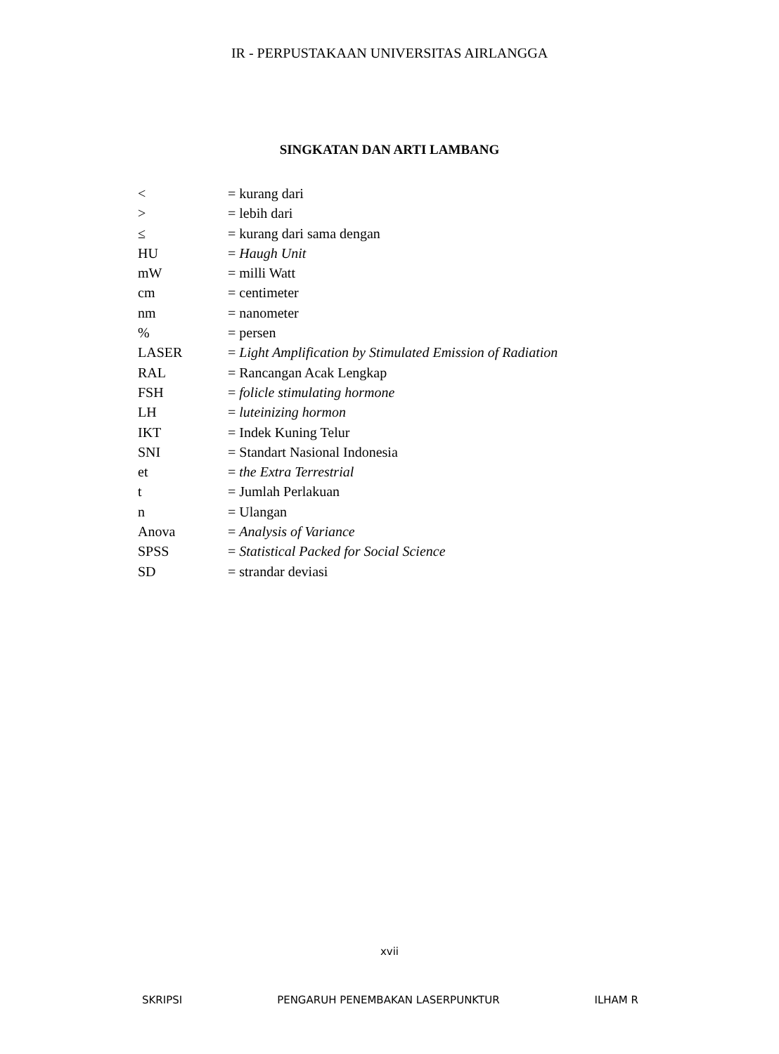IR - PERPUSTAKAAN UNIVERSITAS AIRLANGGA
SINGKATAN DAN ARTI LAMBANG
| < | = kurang dari |
| > | = lebih dari |
| ≤ | = kurang dari sama dengan |
| HU | = Haugh Unit |
| mW | = milli Watt |
| cm | = centimeter |
| nm | = nanometer |
| % | = persen |
| LASER | = Light Amplification by Stimulated Emission of Radiation |
| RAL | = Rancangan Acak Lengkap |
| FSH | = folicle stimulating hormone |
| LH | = luteinizing hormon |
| IKT | = Indek Kuning Telur |
| SNI | = Standart Nasional Indonesia |
| et | = the Extra Terrestrial |
| t | = Jumlah Perlakuan |
| n | = Ulangan |
| Anova | = Analysis of Variance |
| SPSS | = Statistical Packed for Social Science |
| SD | = strandar deviasi |
xvii
SKRIPSI PENGARUH PENEMBAKAN LASERPUNKTUR ILHAM R